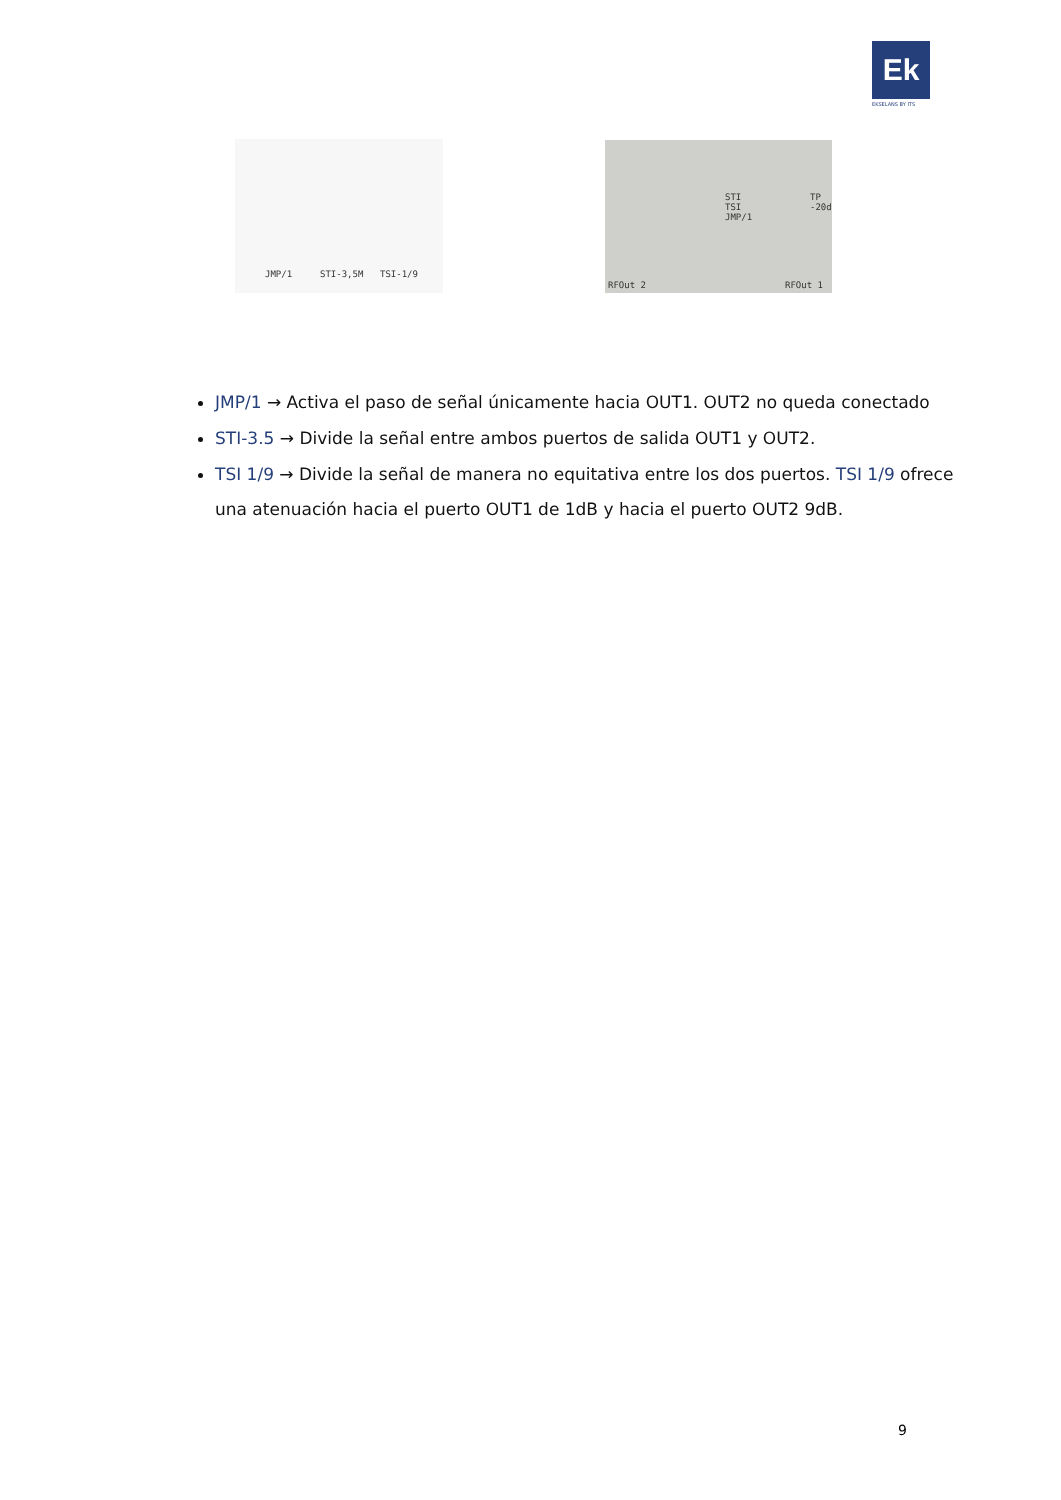Ek
EKSELANS BY ITS
JMP/1 STI-3,5M TSI-1/9
STI
TSI
JMP/1
TP
-20d
RFOut 2 RFOut 1
JMP/1 → Activa el paso de señal únicamente hacia OUT1. OUT2 no queda conectado
STI-3.5 → Divide la señal entre ambos puertos de salida OUT1 y OUT2.
TSI 1/9 → Divide la señal de manera no equitativa entre los dos puertos. TSI 1/9 ofrece una atenuación hacia el puerto OUT1 de 1dB y hacia el puerto OUT2 9dB.
9